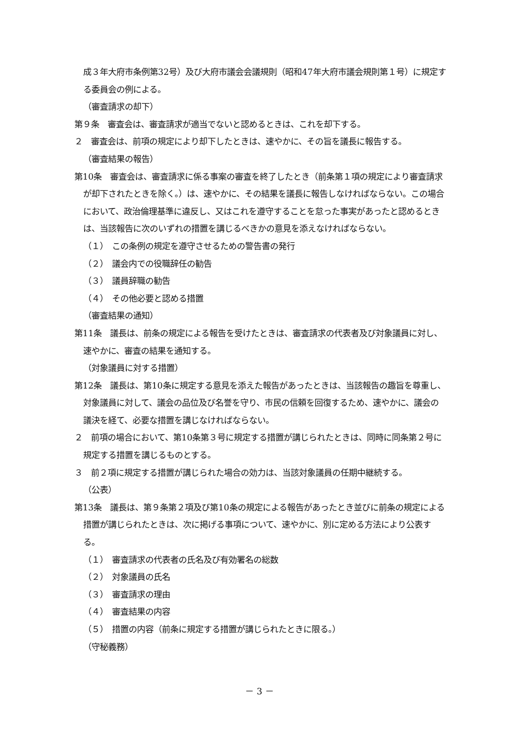成３年大府市条例第32号）及び大府市議会会議規則（昭和47年大府市議会規則第１号）に規定する委員会の例による。
（審査請求の却下）
第９条　審査会は、審査請求が適当でないと認めるときは、これを却下する。
２　審査会は、前項の規定により却下したときは、速やかに、その旨を議長に報告する。
（審査結果の報告）
第10条　審査会は、審査請求に係る事案の審査を終了したとき（前条第１項の規定により審査請求が却下されたときを除く。）は、速やかに、その結果を議長に報告しなければならない。この場合において、政治倫理基準に違反し、又はこれを遵守することを怠った事実があったと認めるときは、当該報告に次のいずれの措置を講じるべきかの意見を添えなければならない。
（１）　この条例の規定を遵守させるための警告書の発行
（２）　議会内での役職辞任の勧告
（３）　議員辞職の勧告
（４）　その他必要と認める措置
（審査結果の通知）
第11条　議長は、前条の規定による報告を受けたときは、審査請求の代表者及び対象議員に対し、速やかに、審査の結果を通知する。
（対象議員に対する措置）
第12条　議長は、第10条に規定する意見を添えた報告があったときは、当該報告の趣旨を尊重し、対象議員に対して、議会の品位及び名誉を守り、市民の信頼を回復するため、速やかに、議会の議決を経て、必要な措置を講じなければならない。
２　前項の場合において、第10条第３号に規定する措置が講じられたときは、同時に同条第２号に規定する措置を講じるものとする。
３　前２項に規定する措置が講じられた場合の効力は、当該対象議員の任期中継続する。
（公表）
第13条　議長は、第９条第２項及び第10条の規定による報告があったとき並びに前条の規定による措置が講じられたときは、次に掲げる事項について、速やかに、別に定める方法により公表する。
（１）　審査請求の代表者の氏名及び有効署名の総数
（２）　対象議員の氏名
（３）　審査請求の理由
（４）　審査結果の内容
（５）　措置の内容（前条に規定する措置が講じられたときに限る。）
（守秘義務）
－ 3 －